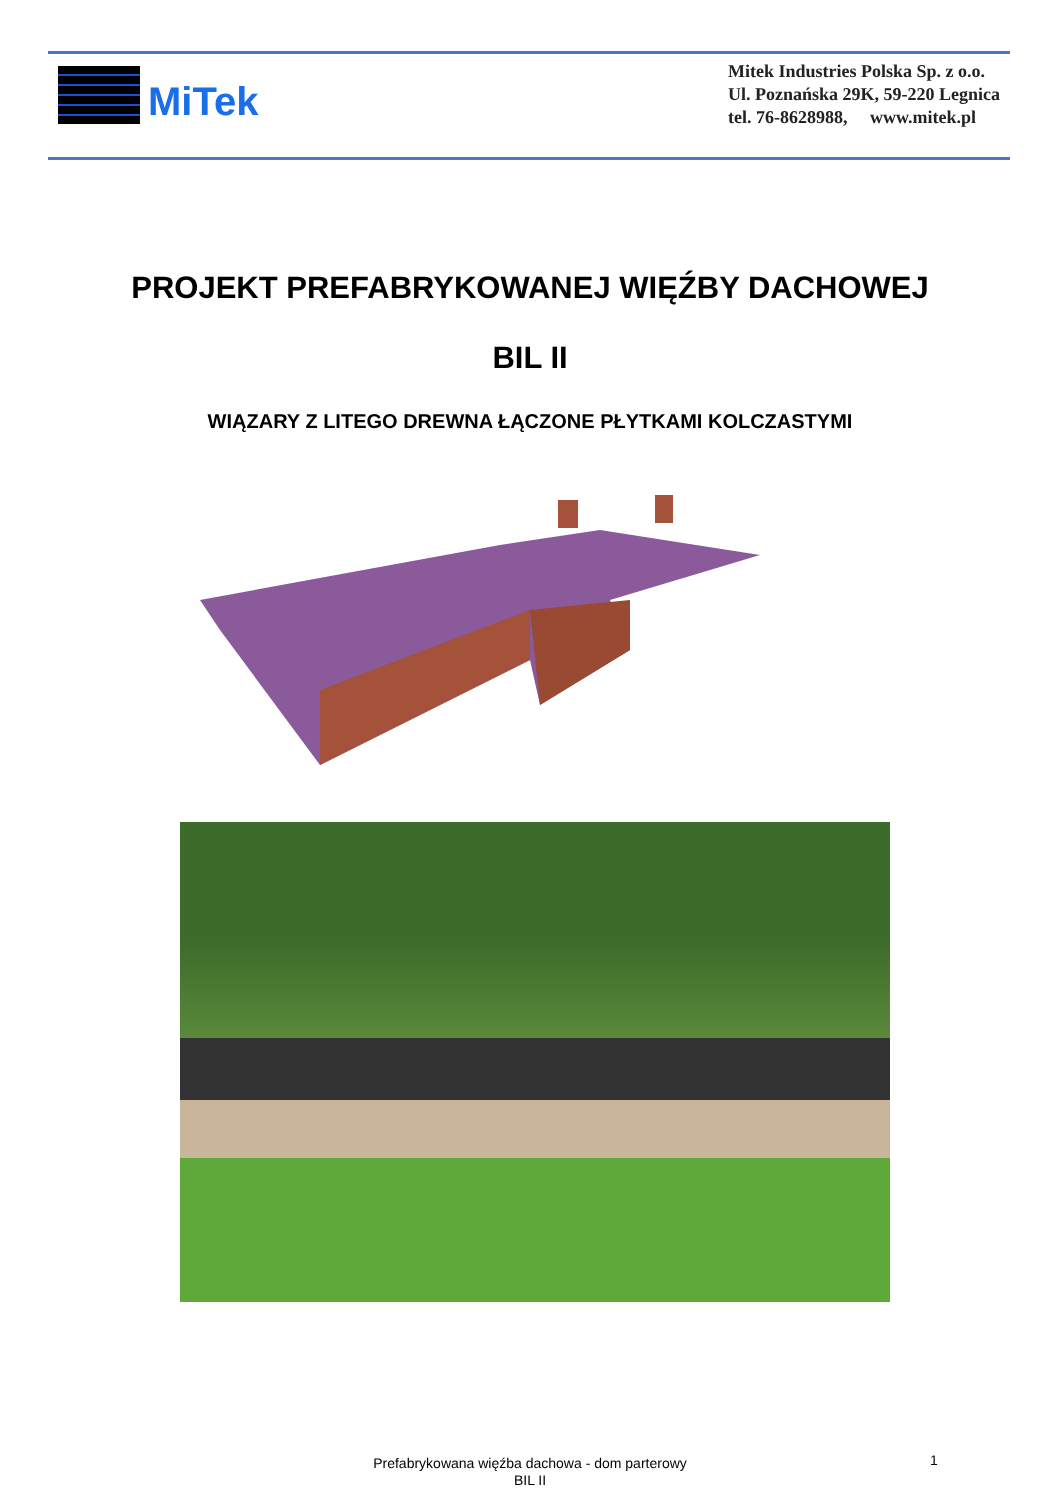MiTek
Mitek Industries Polska Sp. z o.o.
Ul. Poznańska 29K, 59-220 Legnica
tel. 76-8628988, www.mitek.pl
PROJEKT PREFABRYKOWANEJ WIĘŹBY DACHOWEJ
BIL II
WIĄZARY Z LITEGO DREWNA ŁĄCZONE PŁYTKAMI KOLCZASTYMI
Prefabrykowana więźba dachowa - dom parterowy
BIL II
1